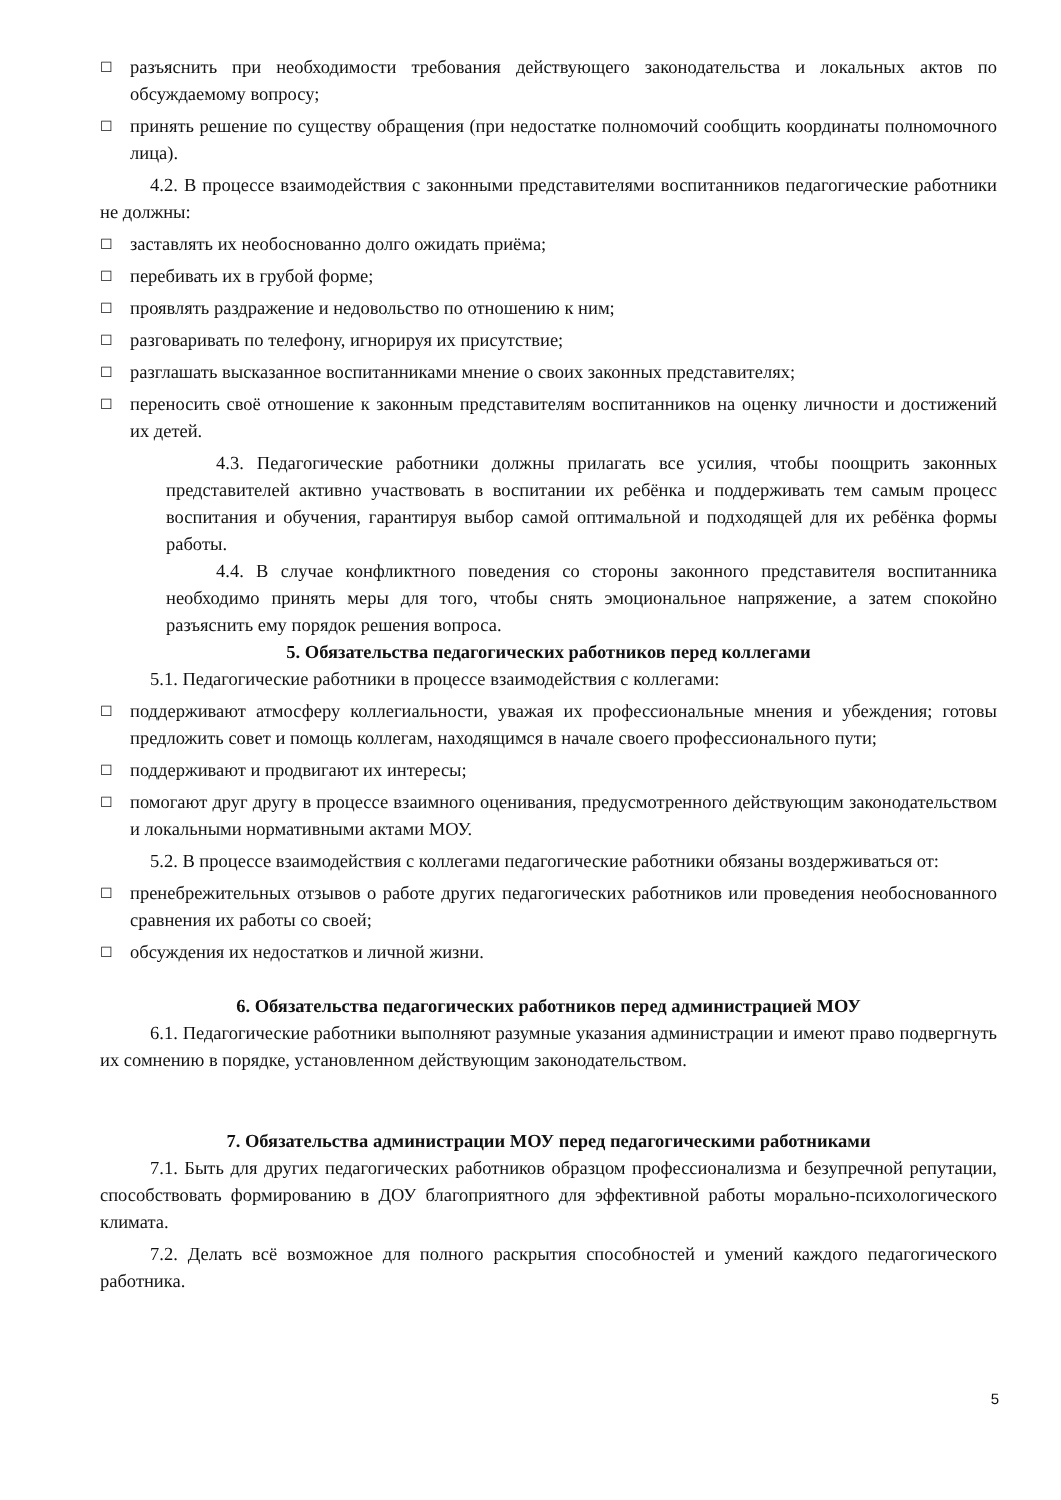☐ разъяснить при необходимости требования действующего законодательства и локальных актов по обсуждаемому вопросу;
☐ принять решение по существу обращения (при недостатке полномочий сообщить координаты полномочного лица).
4.2. В процессе взаимодействия с законными представителями воспитанников педагогические работники не должны:
☐ заставлять их необоснованно долго ожидать приёма;
☐ перебивать их в грубой форме;
☐ проявлять раздражение и недовольство по отношению к ним;
☐ разговаривать по телефону, игнорируя их присутствие;
☐ разглашать высказанное воспитанниками мнение о своих законных представителях;
☐ переносить своё отношение к законным представителям воспитанников на оценку личности и достижений их детей.
4.3. Педагогические работники должны прилагать все усилия, чтобы поощрить законных представителей активно участвовать в воспитании их ребёнка и поддерживать тем самым процесс воспитания и обучения, гарантируя выбор самой оптимальной и подходящей для их ребёнка формы работы.
4.4. В случае конфликтного поведения со стороны законного представителя воспитанника необходимо принять меры для того, чтобы снять эмоциональное напряжение, а затем спокойно разъяснить ему порядок решения вопроса.
5. Обязательства педагогических работников перед коллегами
5.1. Педагогические работники в процессе взаимодействия с коллегами:
☐ поддерживают атмосферу коллегиальности, уважая их профессиональные мнения и убеждения; готовы предложить совет и помощь коллегам, находящимся в начале своего профессионального пути;
☐ поддерживают и продвигают их интересы;
☐ помогают друг другу в процессе взаимного оценивания, предусмотренного действующим законодательством и локальными нормативными актами МОУ.
5.2. В процессе взаимодействия с коллегами педагогические работники обязаны воздерживаться от:
☐ пренебрежительных отзывов о работе других педагогических работников или проведения необоснованного сравнения их работы со своей;
☐ обсуждения их недостатков и личной жизни.
6. Обязательства педагогических работников перед администрацией МОУ
6.1. Педагогические работники выполняют разумные указания администрации и имеют право подвергнуть их сомнению в порядке, установленном действующим законодательством.
7. Обязательства администрации МОУ перед педагогическими работниками
7.1. Быть для других педагогических работников образцом профессионализма и безупречной репутации, способствовать формированию в ДОУ благоприятного для эффективной работы морально-психологического климата.
7.2. Делать всё возможное для полного раскрытия способностей и умений каждого педагогического работника.
5